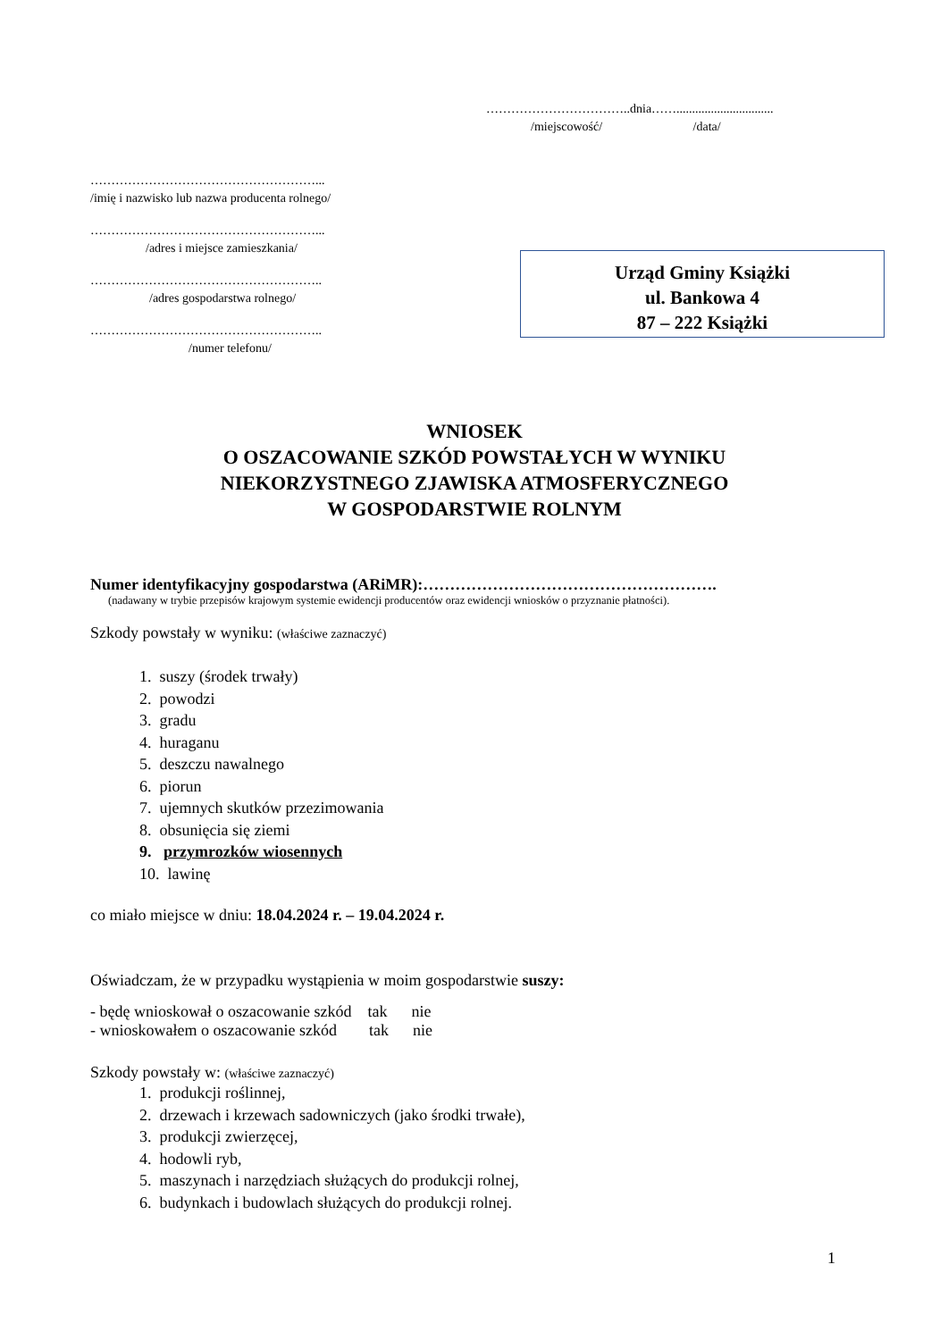……………………………..dnia……...............................
/miejscowość/ /data/
………………………………………………...
/imię i nazwisko lub nazwa producenta rolnego/
………………………………………………...
/adres i miejsce zamieszkania/
………………………………………………..
/adres gospodarstwa rolnego/
………………………………………………..
/numer telefonu/
Urząd Gminy Książki
ul. Bankowa 4
87 – 222 Książki
WNIOSEK
O OSZACOWANIE SZKÓD POWSTAŁYCH W WYNIKU
NIEKORZYSTNEGO ZJAWISKA ATMOSFERYCZNEGO
W GOSPODARSTWIE ROLNYM
Numer identyfikacyjny gospodarstwa (ARiMR):……………………………………………….
(nadawany w trybie przepisów krajowym systemie ewidencji producentów oraz ewidencji wniosków o przyznanie płatności).
Szkody powstały w wyniku: (właściwe zaznaczyć)
1. suszy (środek trwały)
2. powodzi
3. gradu
4. huraganu
5. deszczu nawalnego
6. piorun
7. ujemnych skutków przezimowania
8. obsunięcia się ziemi
9. przymrozków wiosennych
10. lawinę
co miało miejsce w dniu: 18.04.2024 r. – 19.04.2024 r.
Oświadczam, że w przypadku wystąpienia w moim gospodarstwie suszy:
- będę wnioskował o oszacowanie szkód tak nie
- wnioskowałem o oszacowanie szkód tak nie
Szkody powstały w: (właściwe zaznaczyć)
1. produkcji roślinnej,
2. drzewach i krzewach sadowniczych (jako środki trwałe),
3. produkcji zwierzęcej,
4. hodowli ryb,
5. maszynach i narzędziach służących do produkcji rolnej,
6. budynkach i budowlach służących do produkcji rolnej.
1